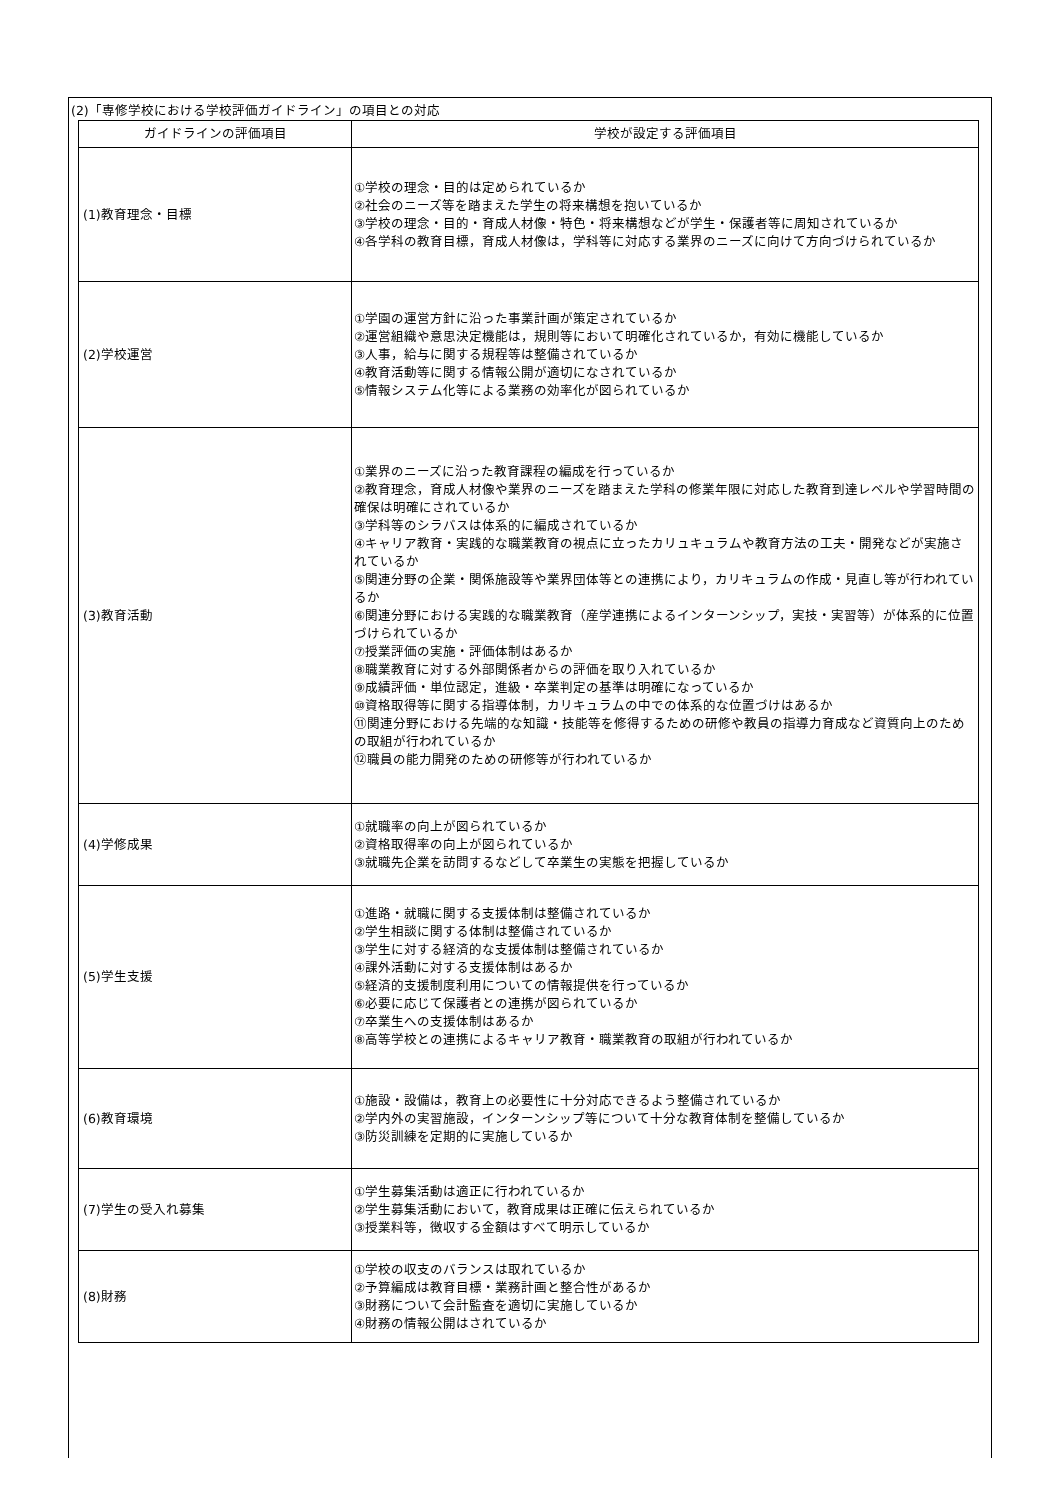(2)「専修学校における学校評価ガイドライン」の項目との対応
| ガイドラインの評価項目 | 学校が設定する評価項目 |
| --- | --- |
| (1)教育理念・目標 | ①学校の理念・目的は定められているか ②社会のニーズ等を踏まえた学生の将来構想を抱いているか ③学校の理念・目的・育成人材像・特色・将来構想などが学生・保護者等に周知されているか ④各学科の教育目標，育成人材像は，学科等に対応する業界のニーズに向けて方向づけられているか |
| (2)学校運営 | ①学園の運営方針に沿った事業計画が策定されているか ②運営組織や意思決定機能は，規則等において明確化されているか，有効に機能しているか ③人事，給与に関する規程等は整備されているか ④教育活動等に関する情報公開が適切になされているか ⑤情報システム化等による業務の効率化が図られているか |
| (3)教育活動 | ①業界のニーズに沿った教育課程の編成を行っているか ②教育理念，育成人材像や業界のニーズを踏まえた学科の修業年限に対応した教育到達レベルや学習時間の確保は明確にされているか ③学科等のシラバスは体系的に編成されているか ④キャリア教育・実践的な職業教育の視点に立ったカリュキュラムや教育方法の工夫・開発などが実施されているか ⑤関連分野の企業・関係施設等や業界団体等との連携により，カリキュラムの作成・見直し等が行われているか ⑥関連分野における実践的な職業教育（産学連携によるインターンシップ，実技・実習等）が体系的に位置づけられているか ⑦授業評価の実施・評価体制はあるか ⑧職業教育に対する外部関係者からの評価を取り入れているか ⑨成績評価・単位認定，進級・卒業判定の基準は明確になっているか ⑩資格取得等に関する指導体制，カリキュラムの中での体系的な位置づけはあるか ⑪関連分野における先端的な知識・技能等を修得するための研修や教員の指導力育成など資質向上のための取組が行われているか ⑫職員の能力開発のための研修等が行われているか |
| (4)学修成果 | ①就職率の向上が図られているか ②資格取得率の向上が図られているか ③就職先企業を訪問するなどして卒業生の実態を把握しているか |
| (5)学生支援 | ①進路・就職に関する支援体制は整備されているか ②学生相談に関する体制は整備されているか ③学生に対する経済的な支援体制は整備されているか ④課外活動に対する支援体制はあるか ⑤経済的支援制度利用についての情報提供を行っているか ⑥必要に応じて保護者との連携が図られているか ⑦卒業生への支援体制はあるか ⑧高等学校との連携によるキャリア教育・職業教育の取組が行われているか |
| (6)教育環境 | ①施設・設備は，教育上の必要性に十分対応できるよう整備されているか ②学内外の実習施設，インターンシップ等について十分な教育体制を整備しているか ③防災訓練を定期的に実施しているか |
| (7)学生の受入れ募集 | ①学生募集活動は適正に行われているか ②学生募集活動において，教育成果は正確に伝えられているか ③授業料等，徴収する金額はすべて明示しているか |
| (8)財務 | ①学校の収支のバランスは取れているか ②予算編成は教育目標・業務計画と整合性があるか ③財務について会計監査を適切に実施しているか ④財務の情報公開はされているか |